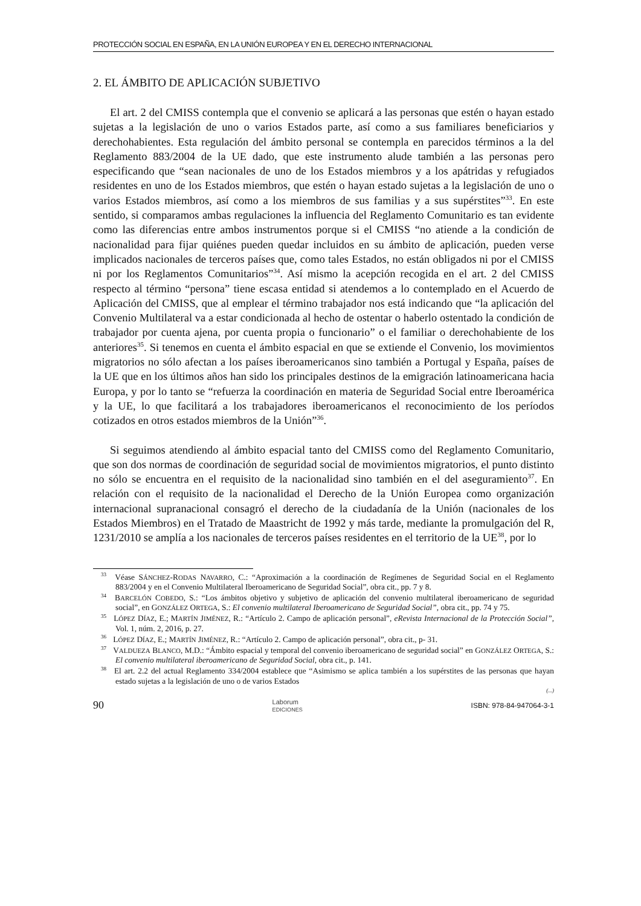PROTECCIÓN SOCIAL EN ESPAÑA, EN LA UNIÓN EUROPEA Y EN EL DERECHO INTERNACIONAL
2. EL ÁMBITO DE APLICACIÓN SUBJETIVO
El art. 2 del CMISS contempla que el convenio se aplicará a las personas que estén o hayan estado sujetas a la legislación de uno o varios Estados parte, así como a sus familiares beneficiarios y derechohabientes. Esta regulación del ámbito personal se contempla en parecidos términos a la del Reglamento 883/2004 de la UE dado, que este instrumento alude también a las personas pero especificando que “sean nacionales de uno de los Estados miembros y a los apátridas y refugiados residentes en uno de los Estados miembros, que estén o hayan estado sujetas a la legislación de uno o varios Estados miembros, así como a los miembros de sus familias y a sus supérstites”<sup>33</sup>. En este sentido, si comparamos ambas regulaciones la influencia del Reglamento Comunitario es tan evidente como las diferencias entre ambos instrumentos porque si el CMISS “no atiende a la condición de nacionalidad para fijar quiénes pueden quedar incluidos en su ámbito de aplicación, pueden verse implicados nacionales de terceros países que, como tales Estados, no están obligados ni por el CMISS ni por los Reglamentos Comunitarios”<sup>34</sup>. Así mismo la acepción recogida en el art. 2 del CMISS respecto al término “persona” tiene escasa entidad si atendemos a lo contemplado en el Acuerdo de Aplicación del CMISS, que al emplear el término trabajador nos está indicando que “la aplicación del Convenio Multilateral va a estar condicionada al hecho de ostentar o haberlo ostentado la condición de trabajador por cuenta ajena, por cuenta propia o funcionario” o el familiar o derechohabiente de los anteriores<sup>35</sup>. Si tenemos en cuenta el ámbito espacial en que se extiende el Convenio, los movimientos migratorios no sólo afectan a los países iberoamericanos sino también a Portugal y España, países de la UE que en los últimos años han sido los principales destinos de la emigración latinoamericana hacia Europa, y por lo tanto se “refuerza la coordinación en materia de Seguridad Social entre Iberoamérica y la UE, lo que facilitará a los trabajadores iberoamericanos el reconocimiento de los períodos cotizados en otros estados miembros de la Unión”<sup>36</sup>.
Si seguimos atendiendo al ámbito espacial tanto del CMISS como del Reglamento Comunitario, que son dos normas de coordinación de seguridad social de movimientos migratorios, el punto distinto no sólo se encuentra en el requisito de la nacionalidad sino también en el del aseguramiento<sup>37</sup>. En relación con el requisito de la nacionalidad el Derecho de la Unión Europea como organización internacional supranacional consagró el derecho de la ciudadanía de la Unión (nacionales de los Estados Miembros) en el Tratado de Maastricht de 1992 y más tarde, mediante la promulgación del R, 1231/2010 se amplía a los nacionales de terceros países residentes en el territorio de la UE<sup>38</sup>, por lo
<sup>33</sup> Véase SÁNCHEZ-RODAS NAVARRO, C.: “Aproximación a la coordinación de Regímenes de Seguridad Social en el Reglamento 883/2004 y en el Convenio Multilateral Iberoamericano de Seguridad Social”, obra cit., pp. 7 y 8.
<sup>34</sup> BARCELÓN COBEDO, S.: “Los ámbitos objetivo y subjetivo de aplicación del convenio multilateral iberoamericano de seguridad social”, en GONZÁLEZ ORTEGA, S.: El convenio multilateral Iberoamericano de Seguridad Social”, obra cit., pp. 74 y 75.
<sup>35</sup> LÓPEZ DÍAZ, E.; MARTÍN JIMÉNEZ, R.: “Artículo 2. Campo de aplicación personal”, eRevista Internacional de la Protección Social”, Vol. 1, núm. 2, 2016, p. 27.
<sup>36</sup> LÓPEZ DÍAZ, E.; MARTÍN JIMÉNEZ, R.: “Artículo 2. Campo de aplicación personal”, obra cit., p- 31.
<sup>37</sup> VALDUEZA BLANCO, M.D.: “Ámbito espacial y temporal del convenio iberoamericano de seguridad social” en GONZÁLEZ ORTEGA, S.: El convenio multilateral iberoamericano de Seguridad Social, obra cit., p. 141.
<sup>38</sup> El art. 2.2 del actual Reglamento 334/2004 establece que “Asimismo se aplica también a los supérstites de las personas que hayan estado sujetas a la legislación de uno o de varios Estados
(...)
90 Laborum
EDICIONES ISBN: 978-84-947064-3-1